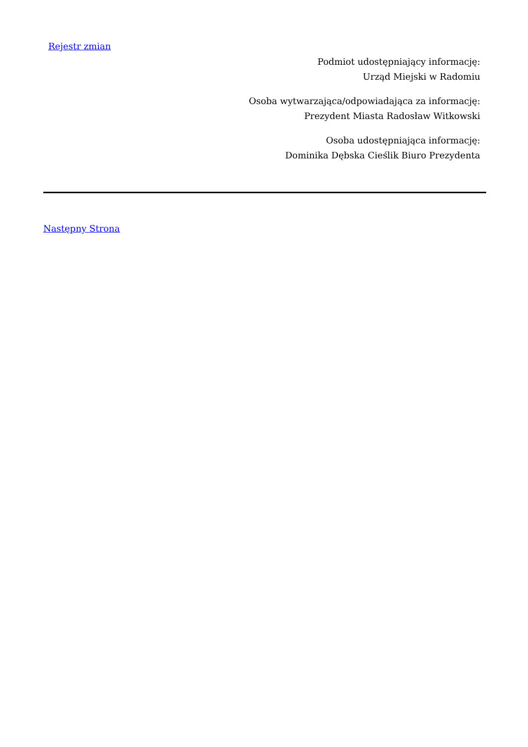Rejestr zmian
Podmiot udostępniający informację:
Urząd Miejski w Radomiu
Osoba wytwarzająca/odpowiadająca za informację:
Prezydent Miasta Radosław Witkowski
Osoba udostępniająca informację:
Dominika Dębska Cieślik Biuro Prezydenta
Następny Strona